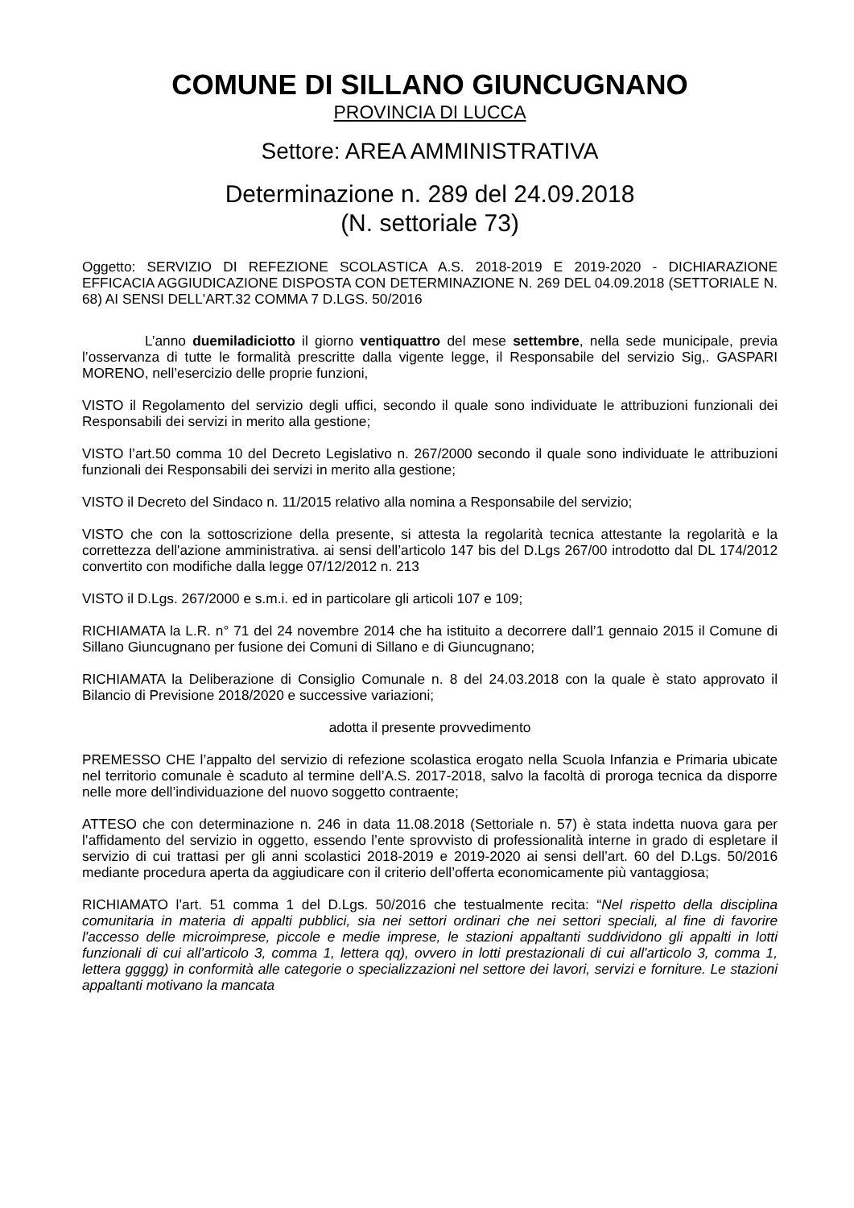COMUNE DI SILLANO GIUNCUGNANO
PROVINCIA DI LUCCA
Settore: AREA AMMINISTRATIVA
Determinazione n. 289 del 24.09.2018
(N. settoriale 73)
Oggetto: SERVIZIO DI REFEZIONE SCOLASTICA A.S. 2018-2019 E 2019-2020 - DICHIARAZIONE EFFICACIA AGGIUDICAZIONE DISPOSTA CON DETERMINAZIONE N. 269 DEL 04.09.2018 (SETTORIALE N. 68) AI SENSI DELL'ART.32 COMMA 7 D.LGS. 50/2016
L’anno duemiladiciotto il giorno ventiquattro del mese settembre, nella sede municipale, previa l’osservanza di tutte le formalità prescritte dalla vigente legge, il Responsabile del servizio Sig,. GASPARI MORENO, nell’esercizio delle proprie funzioni,
VISTO il Regolamento del servizio degli uffici, secondo il quale sono individuate le attribuzioni funzionali dei Responsabili dei servizi in merito alla gestione;
VISTO l’art.50 comma 10 del Decreto Legislativo n. 267/2000 secondo il quale sono individuate le attribuzioni funzionali dei Responsabili dei servizi in merito alla gestione;
VISTO il Decreto del Sindaco n. 11/2015 relativo alla nomina a Responsabile del servizio;
VISTO che con la sottoscrizione della presente, si attesta la regolarità tecnica attestante la regolarità e la correttezza dell'azione amministrativa. ai sensi dell’articolo 147 bis del D.Lgs 267/00 introdotto dal DL 174/2012 convertito con modifiche dalla legge 07/12/2012 n. 213
VISTO il D.Lgs. 267/2000 e s.m.i. ed in particolare gli articoli 107 e 109;
RICHIAMATA la L.R. n° 71 del 24 novembre 2014 che ha istituito a decorrere dall’1 gennaio 2015 il Comune di Sillano Giuncugnano per fusione dei Comuni di Sillano e di Giuncugnano;
RICHIAMATA la Deliberazione di Consiglio Comunale n. 8 del 24.03.2018 con la quale è stato approvato il Bilancio di Previsione 2018/2020 e successive variazioni;
adotta il presente provvedimento
PREMESSO CHE l’appalto del servizio di refezione scolastica erogato nella Scuola Infanzia e Primaria ubicate nel territorio comunale è scaduto al termine dell’A.S. 2017-2018, salvo la facoltà di proroga tecnica da disporre nelle more dell’individuazione del nuovo soggetto contraente;
ATTESO che con determinazione n. 246 in data 11.08.2018 (Settoriale n. 57) è stata indetta nuova gara per l’affidamento del servizio in oggetto, essendo l’ente sprovvisto di professionalità interne in grado di espletare il servizio di cui trattasi per gli anni scolastici 2018-2019 e 2019-2020 ai sensi dell’art. 60 del D.Lgs. 50/2016 mediante procedura aperta da aggiudicare con il criterio dell’offerta economicamente più vantaggiosa;
RICHIAMATO l’art. 51 comma 1 del D.Lgs. 50/2016 che testualmente recita: “Nel rispetto della disciplina comunitaria in materia di appalti pubblici, sia nei settori ordinari che nei settori speciali, al fine di favorire l'accesso delle microimprese, piccole e medie imprese, le stazioni appaltanti suddividono gli appalti in lotti funzionali di cui all’articolo 3, comma 1, lettera qq), ovvero in lotti prestazionali di cui all'articolo 3, comma 1, lettera ggggg) in conformità alle categorie o specializzazioni nel settore dei lavori, servizi e forniture. Le stazioni appaltanti motivano la mancata